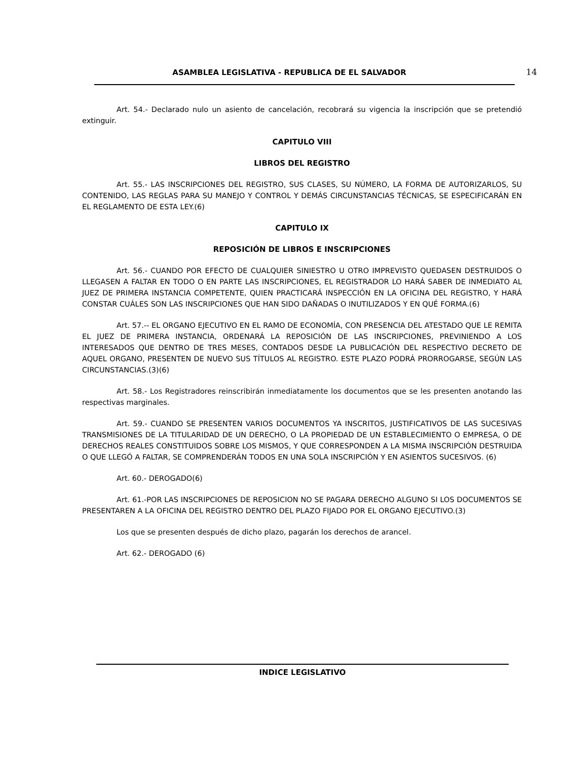ASAMBLEA LEGISLATIVA - REPUBLICA DE EL SALVADOR
14
Art. 54.- Declarado nulo un asiento de cancelación, recobrará su vigencia la inscripción que se pretendió extinguir.
CAPITULO VIII
LIBROS DEL REGISTRO
Art. 55.- LAS INSCRIPCIONES DEL REGISTRO, SUS CLASES, SU NÚMERO, LA FORMA DE AUTORIZARLOS, SU CONTENIDO, LAS REGLAS PARA SU MANEJO Y CONTROL Y DEMÁS CIRCUNSTANCIAS TÉCNICAS, SE ESPECIFICARÁN EN EL REGLAMENTO DE ESTA LEY.(6)
CAPITULO IX
REPOSICIÓN DE LIBROS E INSCRIPCIONES
Art. 56.- CUANDO POR EFECTO DE CUALQUIER SINIESTRO U OTRO IMPREVISTO QUEDASEN DESTRUIDOS O LLEGASEN A FALTAR EN TODO O EN PARTE LAS INSCRIPCIONES, EL REGISTRADOR LO HARÁ SABER DE INMEDIATO AL JUEZ DE PRIMERA INSTANCIA COMPETENTE, QUIEN PRACTICARÁ INSPECCIÓN EN LA OFICINA DEL REGISTRO, Y HARÁ CONSTAR CUÁLES SON LAS INSCRIPCIONES QUE HAN SIDO DAÑADAS O INUTILIZADOS Y EN QUÉ FORMA.(6)
Art. 57.-- EL ORGANO EJECUTIVO EN EL RAMO DE ECONOMÍA, CON PRESENCIA DEL ATESTADO QUE LE REMITA EL JUEZ DE PRIMERA INSTANCIA, ORDENARÁ LA REPOSICIÓN DE LAS INSCRIPCIONES, PREVINIENDO A LOS INTERESADOS QUE DENTRO DE TRES MESES, CONTADOS DESDE LA PUBLICACIÓN DEL RESPECTIVO DECRETO DE AQUEL ORGANO, PRESENTEN DE NUEVO SUS TÍTULOS AL REGISTRO. ESTE PLAZO PODRÁ PRORROGARSE, SEGÚN LAS CIRCUNSTANCIAS.(3)(6)
Art. 58.- Los Registradores reinscribirán inmediatamente los documentos que se les presenten anotando las respectivas marginales.
Art. 59.- CUANDO SE PRESENTEN VARIOS DOCUMENTOS YA INSCRITOS, JUSTIFICATIVOS DE LAS SUCESIVAS TRANSMISIONES DE LA TITULARIDAD DE UN DERECHO, O LA PROPIEDAD DE UN ESTABLECIMIENTO O EMPRESA, O DE DERECHOS REALES CONSTITUIDOS SOBRE LOS MISMOS, Y QUE CORRESPONDEN A LA MISMA INSCRIPCIÓN DESTRUIDA O QUE LLEGÓ A FALTAR, SE COMPRENDERÁN TODOS EN UNA SOLA INSCRIPCIÓN Y EN ASIENTOS SUCESIVOS. (6)
Art. 60.- DEROGADO(6)
Art. 61.-POR LAS INSCRIPCIONES DE REPOSICION NO SE PAGARA DERECHO ALGUNO SI LOS DOCUMENTOS SE PRESENTAREN A LA OFICINA DEL REGISTRO DENTRO DEL PLAZO FIJADO POR EL ORGANO EJECUTIVO.(3)
Los que se presenten después de dicho plazo, pagarán los derechos de arancel.
Art. 62.- DEROGADO (6)
INDICE LEGISLATIVO